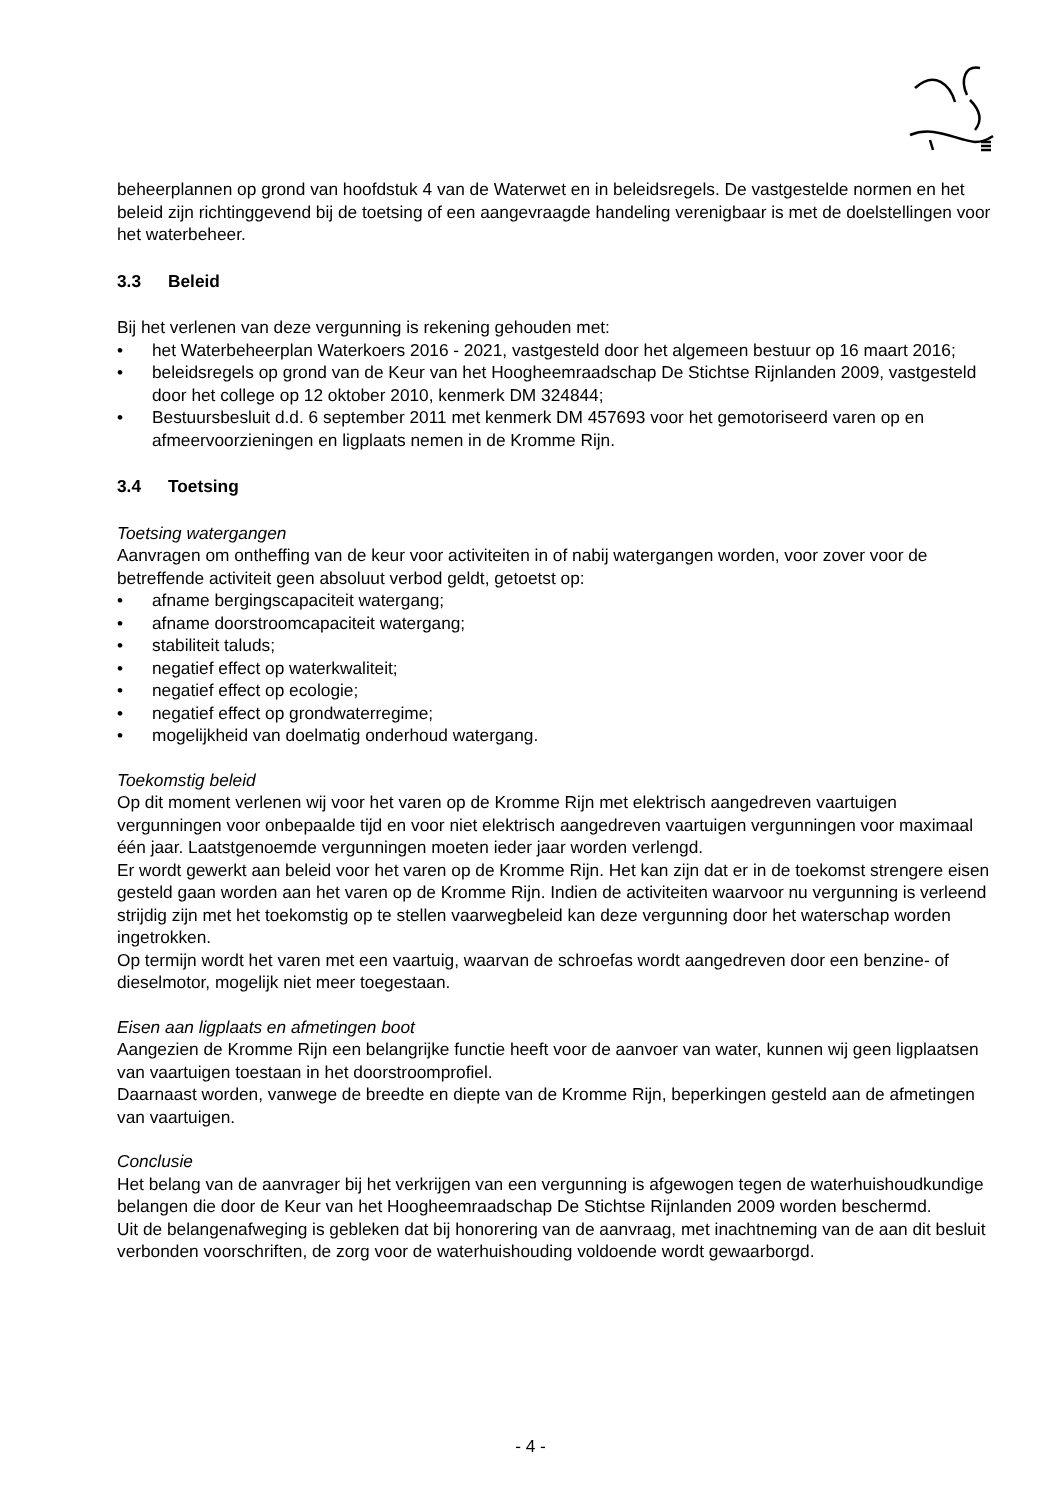beheerplannen op grond van hoofdstuk 4 van de Waterwet en in beleidsregels. De vastgestelde normen en het beleid zijn richtinggevend bij de toetsing of een aangevraagde handeling verenigbaar is met de doelstellingen voor het waterbeheer.
3.3 Beleid
Bij het verlenen van deze vergunning is rekening gehouden met:
• het Waterbeheerplan Waterkoers 2016 - 2021, vastgesteld door het algemeen bestuur op 16 maart 2016;
• beleidsregels op grond van de Keur van het Hoogheemraadschap De Stichtse Rijnlanden 2009, vastgesteld door het college op 12 oktober 2010, kenmerk DM 324844;
• Bestuursbesluit d.d. 6 september 2011 met kenmerk DM 457693 voor het gemotoriseerd varen op en afmeervoorzieningen en ligplaats nemen in de Kromme Rijn.
3.4 Toetsing
Toetsing watergangen
Aanvragen om ontheffing van de keur voor activiteiten in of nabij watergangen worden, voor zover voor de betreffende activiteit geen absoluut verbod geldt, getoetst op:
• afname bergingscapaciteit watergang;
• afname doorstroomcapaciteit watergang;
• stabiliteit taluds;
• negatief effect op waterkwaliteit;
• negatief effect op ecologie;
• negatief effect op grondwaterregime;
• mogelijkheid van doelmatig onderhoud watergang.
Toekomstig beleid
Op dit moment verlenen wij voor het varen op de Kromme Rijn met elektrisch aangedreven vaartuigen vergunningen voor onbepaalde tijd en voor niet elektrisch aangedreven vaartuigen vergunningen voor maximaal één jaar. Laatstgenoemde vergunningen moeten ieder jaar worden verlengd.
Er wordt gewerkt aan beleid voor het varen op de Kromme Rijn. Het kan zijn dat er in de toekomst strengere eisen gesteld gaan worden aan het varen op de Kromme Rijn. Indien de activiteiten waarvoor nu vergunning is verleend strijdig zijn met het toekomstig op te stellen vaarwegbeleid kan deze vergunning door het waterschap worden ingetrokken.
Op termijn wordt het varen met een vaartuig, waarvan de schroefas wordt aangedreven door een benzine- of dieselmotor, mogelijk niet meer toegestaan.
Eisen aan ligplaats en afmetingen boot
Aangezien de Kromme Rijn een belangrijke functie heeft voor de aanvoer van water, kunnen wij geen ligplaatsen van vaartuigen toestaan in het doorstroomprofiel.
Daarnaast worden, vanwege de breedte en diepte van de Kromme Rijn, beperkingen gesteld aan de afmetingen van vaartuigen.
Conclusie
Het belang van de aanvrager bij het verkrijgen van een vergunning is afgewogen tegen de waterhuishoudkundige belangen die door de Keur van het Hoogheemraadschap De Stichtse Rijnlanden 2009 worden beschermd.
Uit de belangenafweging is gebleken dat bij honorering van de aanvraag, met inachtneming van de aan dit besluit verbonden voorschriften, de zorg voor de waterhuishouding voldoende wordt gewaarborgd.
- 4 -